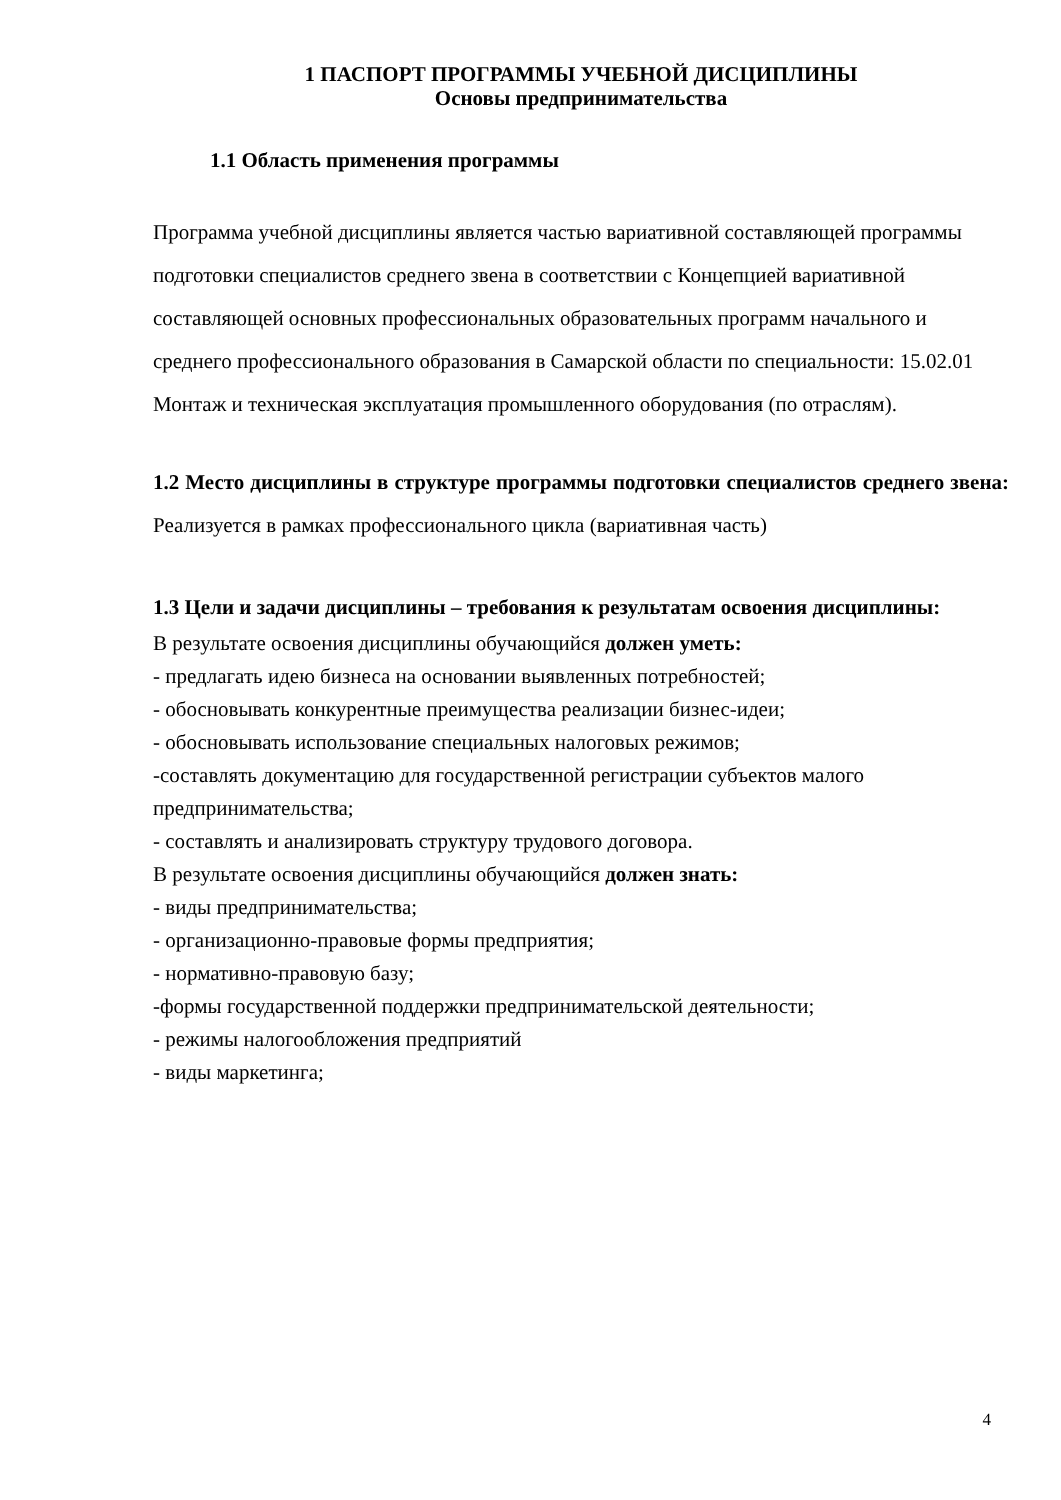1 ПАСПОРТ ПРОГРАММЫ УЧЕБНОЙ ДИСЦИПЛИНЫ
Основы предпринимательства
1.1 Область применения программы
Программа учебной дисциплины является частью вариативной составляющей программы подготовки специалистов среднего звена в соответствии с Концепцией вариативной составляющей основных профессиональных образовательных программ начального и среднего профессионального образования в Самарской области по специальности: 15.02.01 Монтаж и техническая эксплуатация промышленного оборудования (по отраслям).
1.2 Место дисциплины в структуре программы подготовки специалистов среднего звена: Реализуется в рамках профессионального цикла (вариативная часть)
1.3 Цели и задачи дисциплины – требования к результатам освоения дисциплины:
В результате освоения дисциплины обучающийся должен уметь:
- предлагать идею бизнеса на основании выявленных потребностей;
- обосновывать конкурентные преимущества реализации бизнес-идеи;
- обосновывать использование специальных налоговых режимов;
-составлять документацию для государственной регистрации субъектов малого предпринимательства;
- составлять и анализировать структуру трудового договора.
В результате освоения дисциплины обучающийся должен знать:
- виды предпринимательства;
- организационно-правовые формы предприятия;
- нормативно-правовую базу;
-формы государственной поддержки предпринимательской деятельности;
- режимы налогообложения предприятий
- виды маркетинга;
4